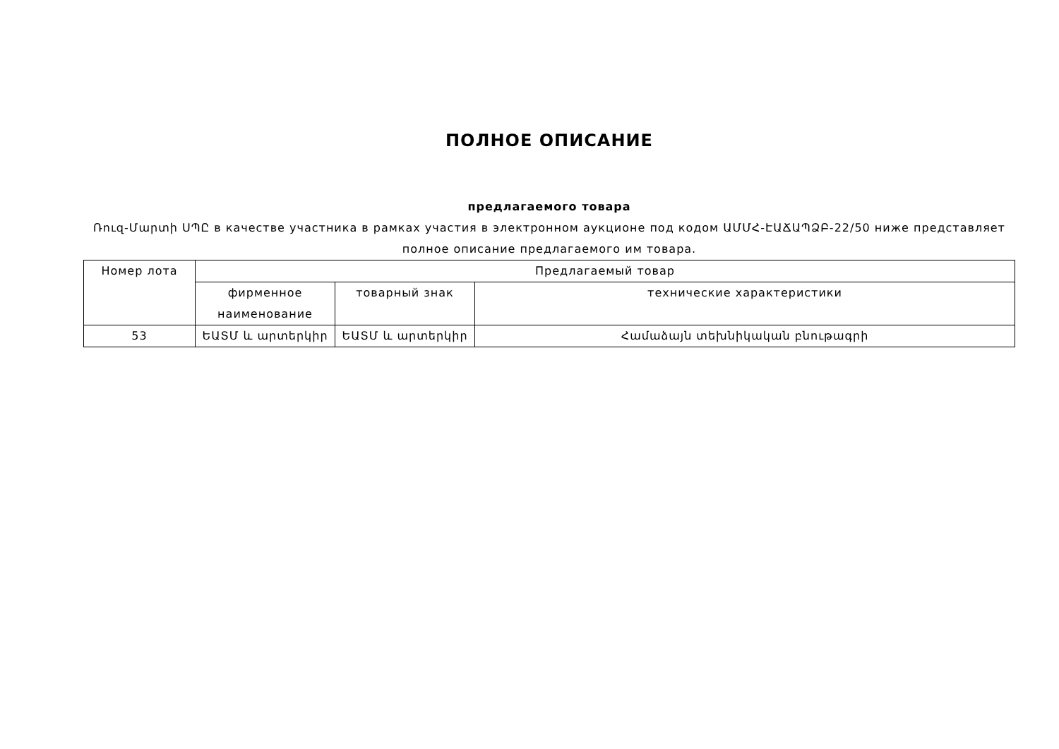ПОЛНОЕ ОПИСАНИЕ
предлагаемого товара
Ռուզ-Մարտի ՍՊԸ в качестве участника в рамках участия в электронном аукционе под кодом ԱՄՄՀ-ԷԱՃԱՊՁԲ-22/50 ниже представляет полное описание предлагаемого им товара.
| Номер лота | Предлагаемый товар | | |
| --- | --- | --- | --- |
| | фирменное наименование | товарный знак | технические характеристики |
| 53 | ԵԱՏՄ և արտերկիր | ԵԱՏՄ և արտերկիր | Համաձայն տեխնիկական բնութագրի |